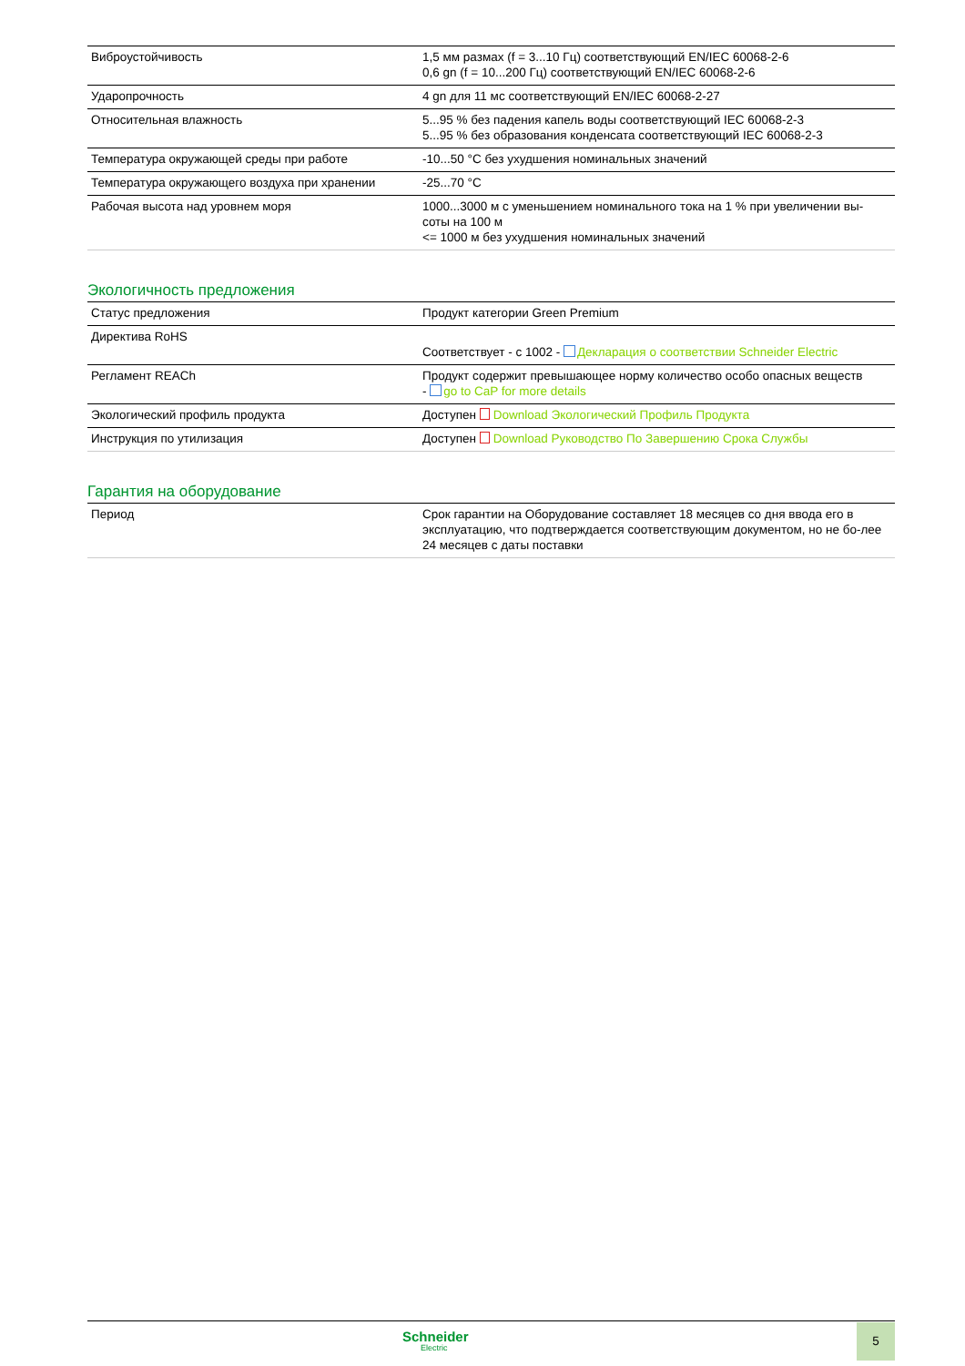| Виброустойчивость | 1,5 мм размах (f = 3...10 Гц) соответствующий EN/IEC 60068-2-6 0,6 gn (f = 10...200 Гц) соответствующий EN/IEC 60068-2-6 |
| Ударопрочность | 4 gn для 11 мс соответствующий EN/IEC 60068-2-27 |
| Относительная влажность | 5...95 % без падения капель воды соответствующий IEC 60068-2-3 5...95 % без образования конденсата соответствующий IEC 60068-2-3 |
| Температура окружающей среды при работе | -10...50 °C без ухудшения номинальных значений |
| Температура окружающего воздуха при хранении | -25...70 °C |
| Рабочая высота над уровнем моря | 1000...3000 м с уменьшением номинального тока на 1 % при увеличении вы- соты на 100 м <= 1000 м без ухудшения номинальных значений |
Экологичность предложения
| Статус предложения | Продукт категории Green Premium |
| Директива RoHS | Соответствует - с 1002 - Декларация о соответствии Schneider Electric |
| Регламент REACh | Продукт содержит превышающее норму количество особо опасных веществ - go to CaP for more details |
| Экологический профиль продукта | Доступен Download Экологический Профиль Продукта |
| Инструкция по утилизация | Доступен Download Руководство По Завершению Срока Службы |
Гарантия на оборудование
| Период | Срок гарантии на Оборудование составляет 18 месяцев со дня ввода его в эксплуатацию, что подтверждается соответствующим документом, но не бо-лее 24 месяцев с даты поставки |
Schneider
Electric
5